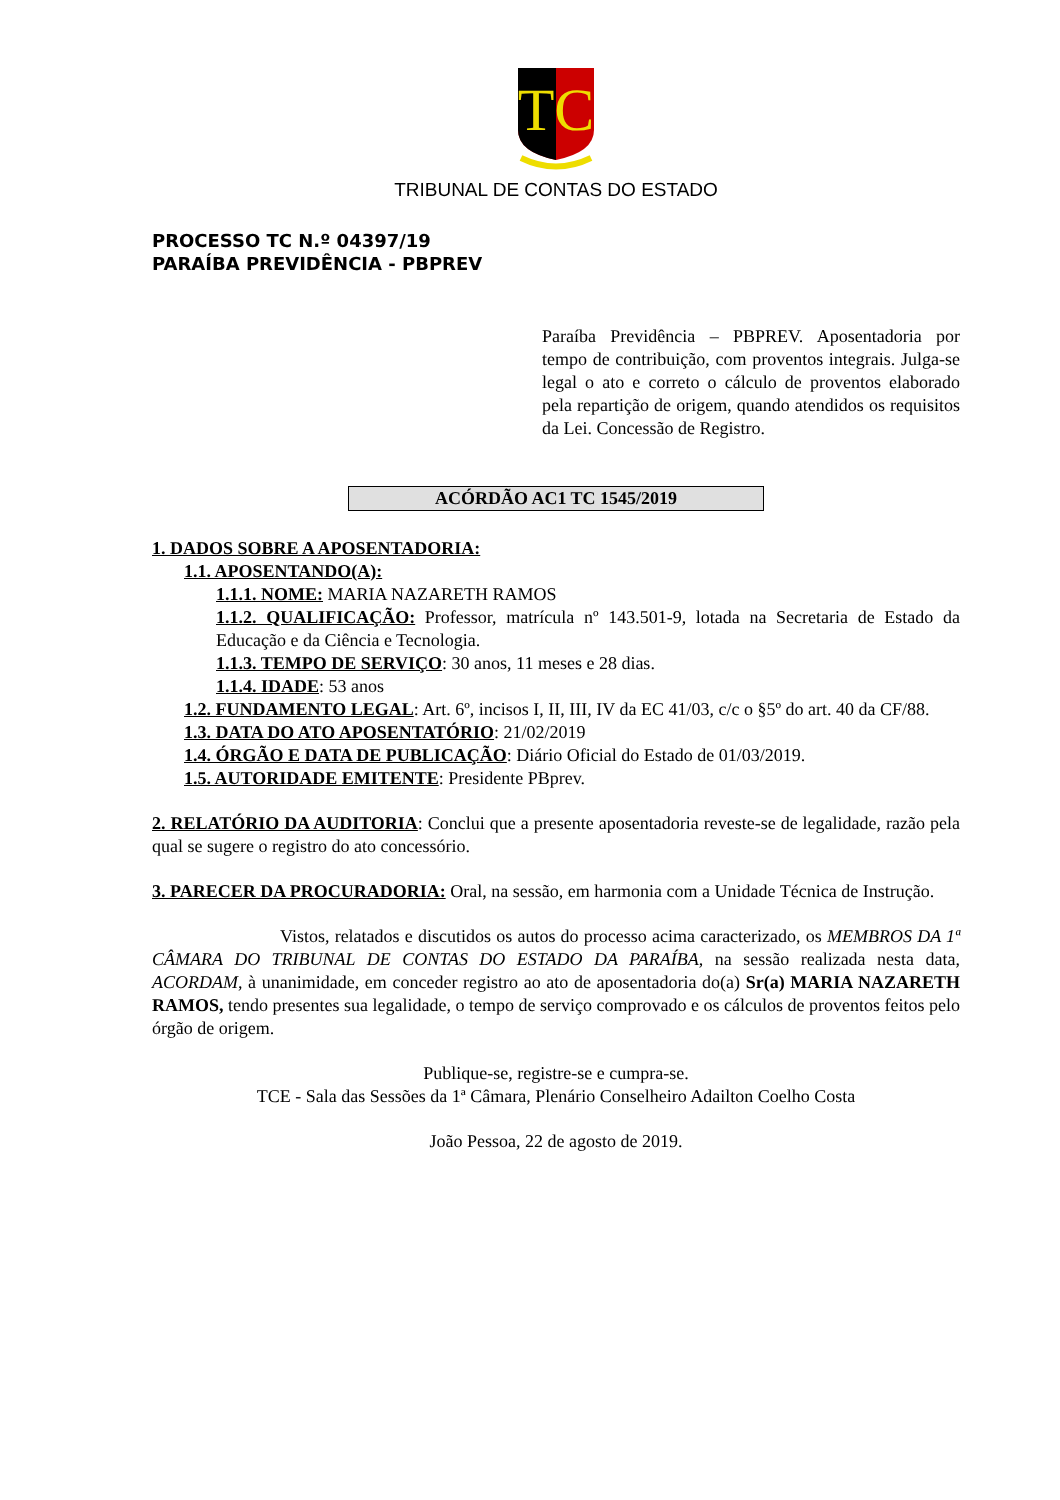TC
TRIBUNAL DE CONTAS DO ESTADO
PROCESSO TC N.º 04397/19
PARAÍBA PREVIDÊNCIA - PBPREV
Paraíba Previdência – PBPREV. Aposentadoria por tempo de contribuição, com proventos integrais. Julga-se legal o ato e correto o cálculo de proventos elaborado pela repartição de origem, quando atendidos os requisitos da Lei. Concessão de Registro.
ACÓRDÃO AC1 TC 1545/2019
1. DADOS SOBRE A APOSENTADORIA:
1.1. APOSENTANDO(A):
1.1.1. NOME: MARIA NAZARETH RAMOS
1.1.2. QUALIFICAÇÃO: Professor, matrícula nº 143.501-9, lotada na Secretaria de Estado da Educação e da Ciência e Tecnologia.
1.1.3. TEMPO DE SERVIÇO: 30 anos, 11 meses e 28 dias.
1.1.4. IDADE: 53 anos
1.2. FUNDAMENTO LEGAL: Art. 6º, incisos I, II, III, IV da EC 41/03, c/c o §5º do art. 40 da CF/88.
1.3. DATA DO ATO APOSENTATÓRIO: 21/02/2019
1.4. ÓRGÃO E DATA DE PUBLICAÇÃO: Diário Oficial do Estado de 01/03/2019.
1.5. AUTORIDADE EMITENTE: Presidente PBprev.
2. RELATÓRIO DA AUDITORIA: Conclui que a presente aposentadoria reveste-se de legalidade, razão pela qual se sugere o registro do ato concessório.
3. PARECER DA PROCURADORIA: Oral, na sessão, em harmonia com a Unidade Técnica de Instrução.
Vistos, relatados e discutidos os autos do processo acima caracterizado, os MEMBROS DA 1ª CÂMARA DO TRIBUNAL DE CONTAS DO ESTADO DA PARAÍBA, na sessão realizada nesta data, ACORDAM, à unanimidade, em conceder registro ao ato de aposentadoria do(a) Sr(a) MARIA NAZARETH RAMOS, tendo presentes sua legalidade, o tempo de serviço comprovado e os cálculos de proventos feitos pelo órgão de origem.
Publique-se, registre-se e cumpra-se.
TCE - Sala das Sessões da 1ª Câmara, Plenário Conselheiro Adailton Coelho Costa
João Pessoa, 22 de agosto de 2019.